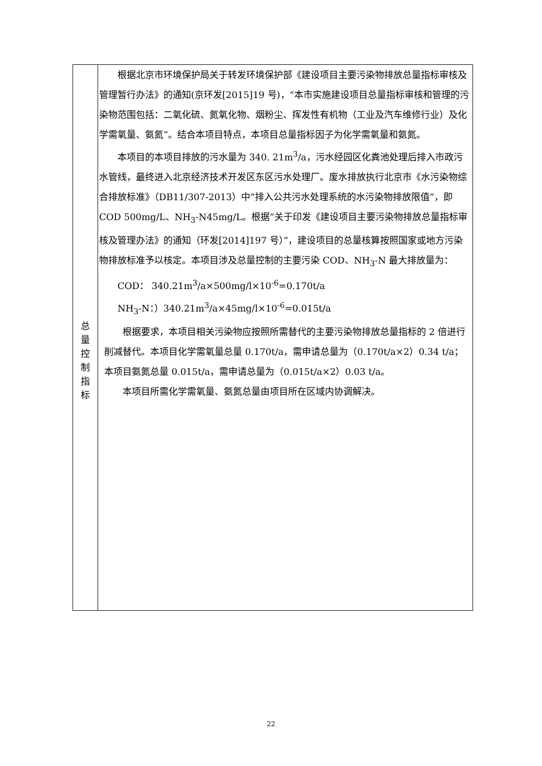| 总 量 控 制 指 标 | 根据北京市环境保护局关于转发环境保护部《建设项目主要污染物排放总量指标审核及管理暂行办法》的通知(京环发[2015]19 号)，“本市实施建设项目总量指标审核和管理的污染物范围包括：二氧化硫、氮氧化物、烟粉尘、挥发性有机物（工业及汽车维修行业）及化学需氧量、氨氮”。结合本项目特点，本项目总量指标因子为化学需氧量和氨氮。 本项目的本项目排放的污水量为 340. 21m<sup>3</sup>/a，污水经园区化粪池处理后排入市政污水管线，最终进入北京经济技术开发区东区污水处理厂。废水排放执行北京市《水污染物综合排放标准》（DB11/307-2013）中“排入公共污水处理系统的水污染物排放限值”，即 COD 500mg/L、NH<sub>3</sub>-N45mg/L。根据“关于印发《建设项目主要污染物排放总量指标审核及管理办法》的通知（环发[2014]197 号）”，建设项目的总量核算按照国家或地方污染物排放标准予以核定。本项目涉及总量控制的主要污染 COD、NH<sub>3</sub>-N 最大排放量为： COD： 340.21m<sup>3</sup>/a×500mg/l×10<sup>-6</sup>=0.170t/a NH<sub>3</sub>-N：）340.21m<sup>3</sup>/a×45mg/l×10<sup>-6</sup>=0.015t/a 根据要求，本项目相关污染物应按照所需替代的主要污染物排放总量指标的 2 倍进行削减替代。本项目化学需氧量总量 0.170t/a，需申请总量为（0.170t/a×2）0.34 t/a；本项目氨氮总量 0.015t/a，需申请总量为（0.015t/a×2）0.03 t/a。 本项目所需化学需氧量、氨氮总量由项目所在区域内协调解决。 |
22